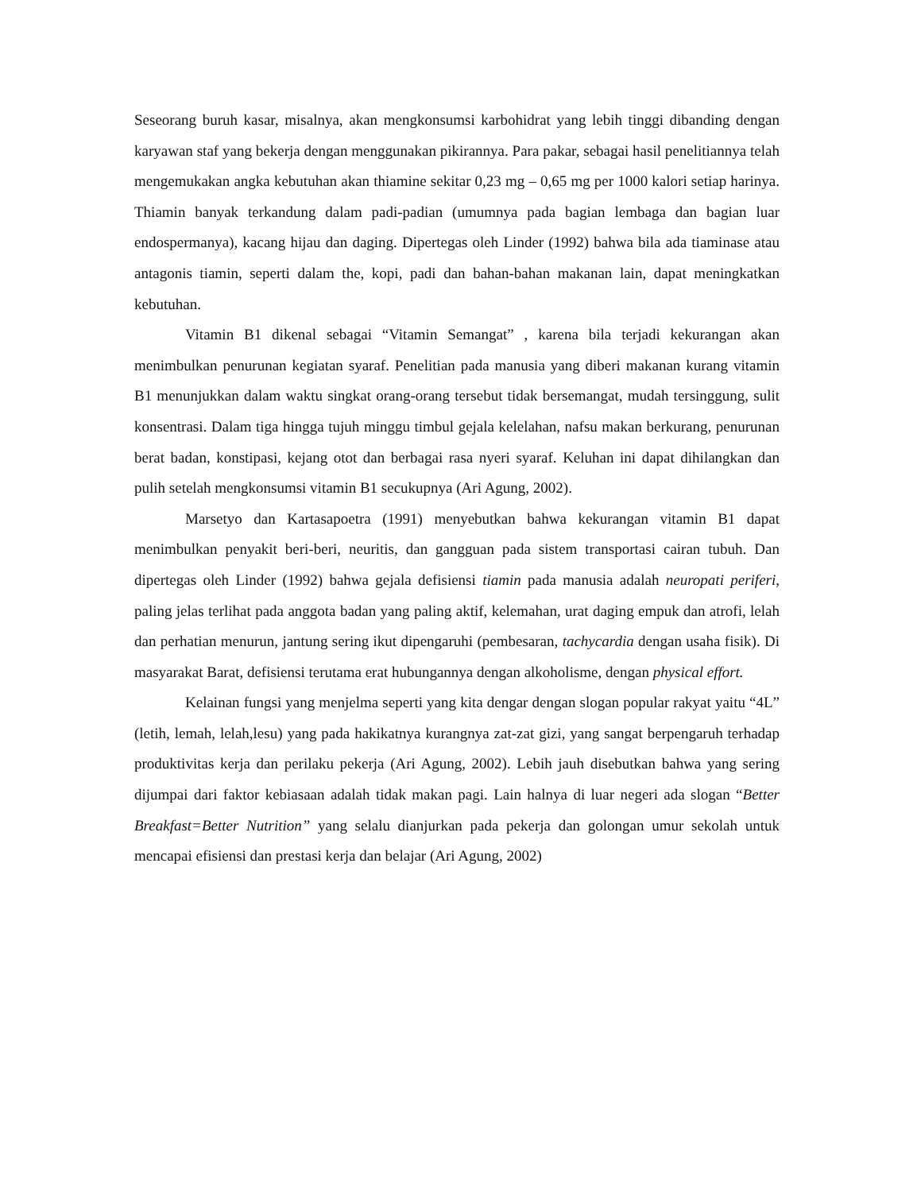Seseorang buruh kasar, misalnya, akan mengkonsumsi karbohidrat yang lebih tinggi dibanding dengan karyawan staf yang bekerja dengan menggunakan pikirannya. Para pakar, sebagai hasil penelitiannya telah mengemukakan angka kebutuhan akan thiamine sekitar 0,23 mg – 0,65 mg per 1000 kalori setiap harinya. Thiamin banyak terkandung dalam padi-padian (umumnya pada bagian lembaga dan bagian luar endospermanya), kacang hijau dan daging. Dipertegas oleh Linder (1992) bahwa bila ada tiaminase atau antagonis tiamin, seperti dalam the, kopi, padi dan bahan-bahan makanan lain, dapat meningkatkan kebutuhan.
Vitamin B1 dikenal sebagai “Vitamin Semangat” , karena bila terjadi kekurangan akan menimbulkan penurunan kegiatan syaraf. Penelitian pada manusia yang diberi makanan kurang vitamin B1 menunjukkan dalam waktu singkat orang-orang tersebut tidak bersemangat, mudah tersinggung, sulit konsentrasi. Dalam tiga hingga tujuh minggu timbul gejala kelelahan, nafsu makan berkurang, penurunan berat badan, konstipasi, kejang otot dan berbagai rasa nyeri syaraf. Keluhan ini dapat dihilangkan dan pulih setelah mengkonsumsi vitamin B1 secukupnya (Ari Agung, 2002).
Marsetyo dan Kartasapoetra (1991) menyebutkan bahwa kekurangan vitamin B1 dapat menimbulkan penyakit beri-beri, neuritis, dan gangguan pada sistem transportasi cairan tubuh. Dan dipertegas oleh Linder (1992) bahwa gejala defisiensi tiamin pada manusia adalah neuropati periferi, paling jelas terlihat pada anggota badan yang paling aktif, kelemahan, urat daging empuk dan atrofi, lelah dan perhatian menurun, jantung sering ikut dipengaruhi (pembesaran, tachycardia dengan usaha fisik). Di masyarakat Barat, defisiensi terutama erat hubungannya dengan alkoholisme, dengan physical effort.
Kelainan fungsi yang menjelma seperti yang kita dengar dengan slogan popular rakyat yaitu “4L” (letih, lemah, lelah,lesu) yang pada hakikatnya kurangnya zat-zat gizi, yang sangat berpengaruh terhadap produktivitas kerja dan perilaku pekerja (Ari Agung, 2002). Lebih jauh disebutkan bahwa yang sering dijumpai dari faktor kebiasaan adalah tidak makan pagi. Lain halnya di luar negeri ada slogan “Better Breakfast=Better Nutrition” yang selalu dianjurkan pada pekerja dan golongan umur sekolah untuk mencapai efisiensi dan prestasi kerja dan belajar (Ari Agung, 2002)